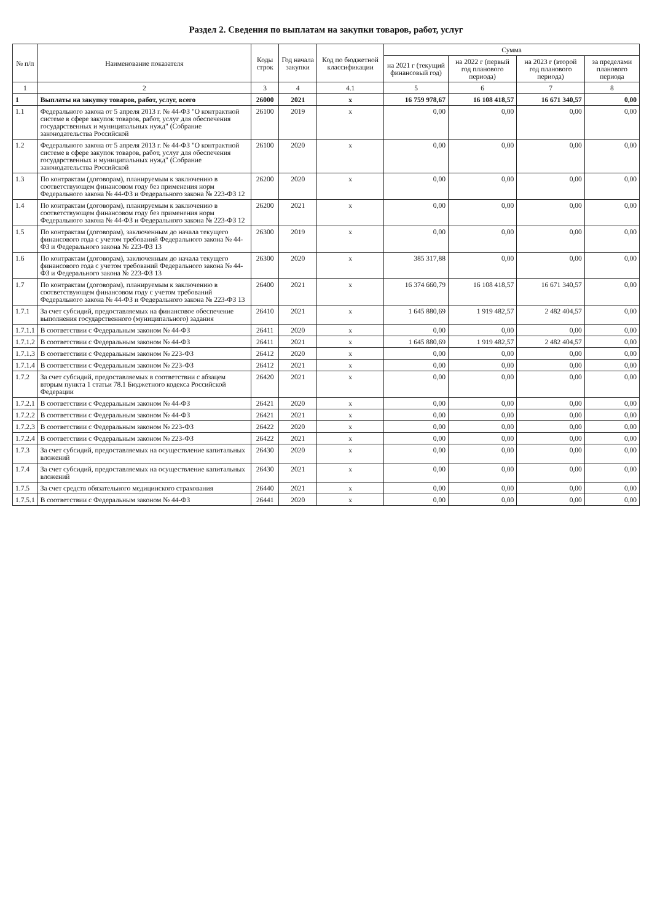Раздел 2. Сведения по выплатам на закупки товаров, работ, услуг
| № п/п | Наименование показателя | Коды строк | Год начала закупки | Код по бюджетной классификации | Сумма | | | |
| --- | --- | --- | --- | --- | --- | --- | --- | --- |
| | | | | | на 2021 г (текущий финансовый год) | на 2022 г (первый год планового периода) | на 2023 г (второй год планового периода) | за пределами планового периода |
| 1 | 2 | 3 | 4 | 4.1 | 5 | 6 | 7 | 8 |
| 1 | Выплаты на закупку товаров, работ, услуг, всего | 26000 | 2021 | x | 16 759 978,67 | 16 108 418,57 | 16 671 340,57 | 0,00 |
| 1.1 | Федерального закона от 5 апреля 2013 г. № 44-ФЗ "О контрактной системе в сфере закупок товаров, работ, услуг для обеспечения государственных и муниципальных нужд" (Собрание законодательства Российской | 26100 | 2019 | x | 0,00 | 0,00 | 0,00 | 0,00 |
| 1.2 | Федерального закона от 5 апреля 2013 г. № 44-ФЗ "О контрактной системе в сфере закупок товаров, работ, услуг для обеспечения государственных и муниципальных нужд" (Собрание законодательства Российской | 26100 | 2020 | x | 0,00 | 0,00 | 0,00 | 0,00 |
| 1.3 | По контрактам (договорам), планируемым к заключению в соответствующем финансовом году без применения норм Федерального закона № 44-ФЗ и Федерального закона № 223-ФЗ 12 | 26200 | 2020 | x | 0,00 | 0,00 | 0,00 | 0,00 |
| 1.4 | По контрактам (договорам), планируемым к заключению в соответствующем финансовом году без применения норм Федерального закона № 44-ФЗ и Федерального закона № 223-ФЗ 12 | 26200 | 2021 | x | 0,00 | 0,00 | 0,00 | 0,00 |
| 1.5 | По контрактам (договорам), заключенным до начала текущего финансового года с учетом требований Федерального закона № 44-ФЗ и Федерального закона № 223-ФЗ 13 | 26300 | 2019 | x | 0,00 | 0,00 | 0,00 | 0,00 |
| 1.6 | По контрактам (договорам), заключенным до начала текущего финансового года с учетом требований Федерального закона № 44-ФЗ и Федерального закона № 223-ФЗ 13 | 26300 | 2020 | x | 385 317,88 | 0,00 | 0,00 | 0,00 |
| 1.7 | По контрактам (договорам), планируемым к заключению в соответствующем финансовом году с учетом требований Федерального закона № 44-ФЗ и Федерального закона № 223-ФЗ 13 | 26400 | 2021 | x | 16 374 660,79 | 16 108 418,57 | 16 671 340,57 | 0,00 |
| 1.7.1 | За счет субсидий, предоставляемых на финансовое обеспечение выполнения государственного (муниципального) задания | 26410 | 2021 | x | 1 645 880,69 | 1 919 482,57 | 2 482 404,57 | 0,00 |
| 1.7.1.1 | В соответствии с Федеральным законом № 44-ФЗ | 26411 | 2020 | x | 0,00 | 0,00 | 0,00 | 0,00 |
| 1.7.1.2 | В соответствии с Федеральным законом № 44-ФЗ | 26411 | 2021 | x | 1 645 880,69 | 1 919 482,57 | 2 482 404,57 | 0,00 |
| 1.7.1.3 | В соответствии с Федеральным законом № 223-ФЗ | 26412 | 2020 | x | 0,00 | 0,00 | 0,00 | 0,00 |
| 1.7.1.4 | В соответствии с Федеральным законом № 223-ФЗ | 26412 | 2021 | x | 0,00 | 0,00 | 0,00 | 0,00 |
| 1.7.2 | За счет субсидий, предоставляемых в соответствии с абзацем вторым пункта 1 статьи 78.1 Бюджетного кодекса Российской Федерации | 26420 | 2021 | x | 0,00 | 0,00 | 0,00 | 0,00 |
| 1.7.2.1 | В соответствии с Федеральным законом № 44-ФЗ | 26421 | 2020 | x | 0,00 | 0,00 | 0,00 | 0,00 |
| 1.7.2.2 | В соответствии с Федеральным законом № 44-ФЗ | 26421 | 2021 | x | 0,00 | 0,00 | 0,00 | 0,00 |
| 1.7.2.3 | В соответствии с Федеральным законом № 223-ФЗ | 26422 | 2020 | x | 0,00 | 0,00 | 0,00 | 0,00 |
| 1.7.2.4 | В соответствии с Федеральным законом № 223-ФЗ | 26422 | 2021 | x | 0,00 | 0,00 | 0,00 | 0,00 |
| 1.7.3 | За счет субсидий, предоставляемых на осуществление капитальных вложений | 26430 | 2020 | x | 0,00 | 0,00 | 0,00 | 0,00 |
| 1.7.4 | За счет субсидий, предоставляемых на осуществление капитальных вложений | 26430 | 2021 | x | 0,00 | 0,00 | 0,00 | 0,00 |
| 1.7.5 | За счет средств обязательного медицинского страхования | 26440 | 2021 | x | 0,00 | 0,00 | 0,00 | 0,00 |
| 1.7.5.1 | В соответствии с Федеральным законом № 44-ФЗ | 26441 | 2020 | x | 0,00 | 0,00 | 0,00 | 0,00 |